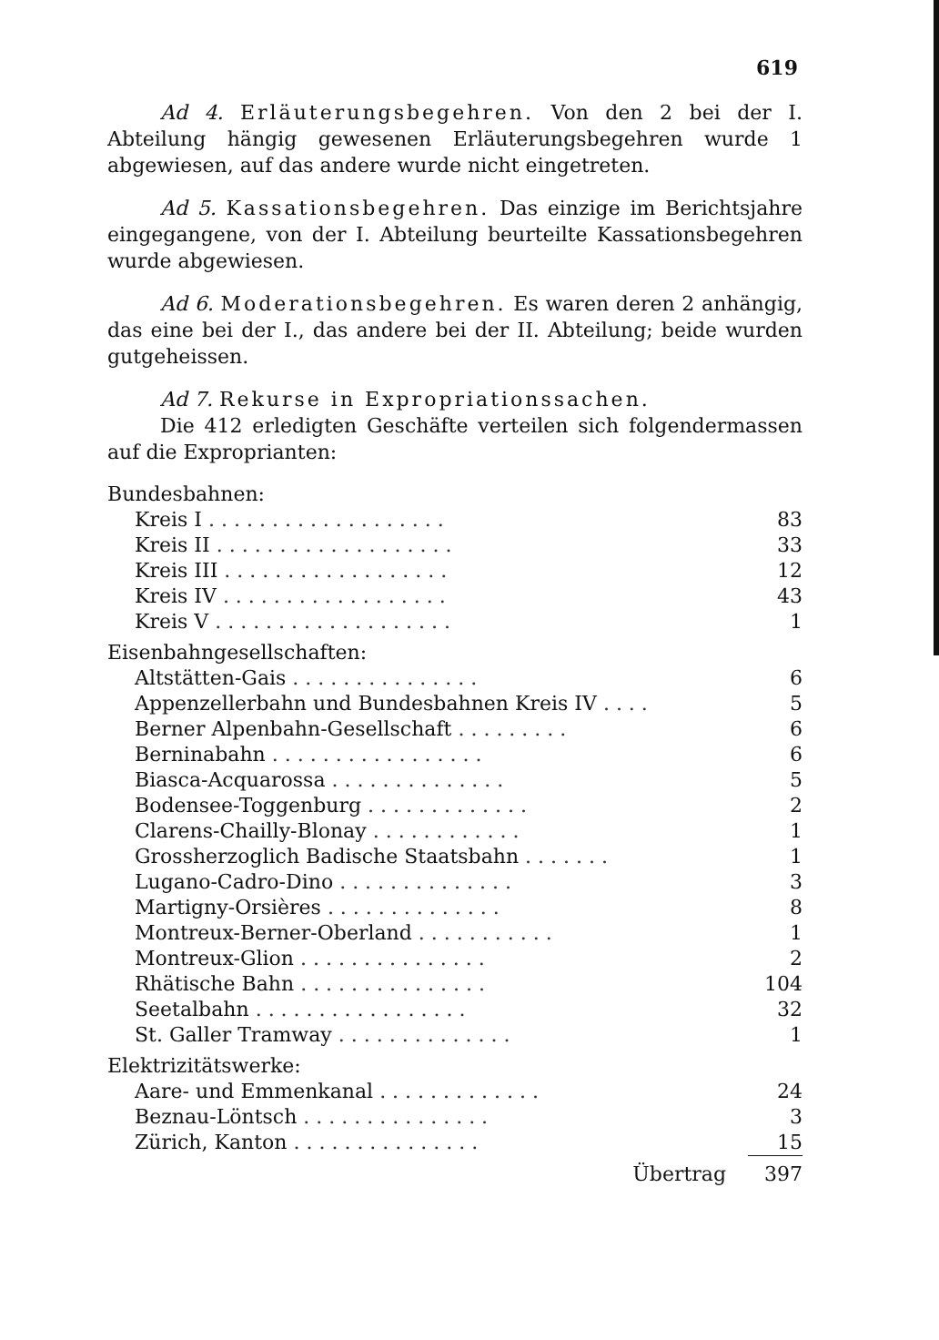619
Ad 4. Erläuterungsbegehren. Von den 2 bei der I. Abteilung hängig gewesenen Erläuterungsbegehren wurde 1 abgewiesen, auf das andere wurde nicht eingetreten.
Ad 5. Kassationsbegehren. Das einzige im Berichtsjahre eingegangene, von der I. Abteilung beurteilte Kassationsbegehren wurde abgewiesen.
Ad 6. Moderationsbegehren. Es waren deren 2 anhängig, das eine bei der I., das andere bei der II. Abteilung; beide wurden gutgeheissen.
Ad 7. Rekurse in Expropriationssachen.
Die 412 erledigten Geschäfte verteilen sich folgendermassen auf die Exproprianten:
| Bundesbahnen: | |
| Kreis I . . . . . . . . . . . . . . . . . . . | 83 |
| Kreis II . . . . . . . . . . . . . . . . . . . | 33 |
| Kreis III . . . . . . . . . . . . . . . . . . | 12 |
| Kreis IV . . . . . . . . . . . . . . . . . . | 43 |
| Kreis V . . . . . . . . . . . . . . . . . . . | 1 |
| Eisenbahngesellschaften: | |
| Altstätten-Gais . . . . . . . . . . . . . . . | 6 |
| Appenzellerbahn und Bundesbahnen Kreis IV . . . . | 5 |
| Berner Alpenbahn-Gesellschaft . . . . . . . . . | 6 |
| Berninabahn . . . . . . . . . . . . . . . . . | 6 |
| Biasca-Acquarossa . . . . . . . . . . . . . . | 5 |
| Bodensee-Toggenburg . . . . . . . . . . . . . | 2 |
| Clarens-Chailly-Blonay . . . . . . . . . . . . | 1 |
| Grossherzoglich Badische Staatsbahn . . . . . . . | 1 |
| Lugano-Cadro-Dino . . . . . . . . . . . . . . | 3 |
| Martigny-Orsières . . . . . . . . . . . . . . | 8 |
| Montreux-Berner-Oberland . . . . . . . . . . . | 1 |
| Montreux-Glion . . . . . . . . . . . . . . . | 2 |
| Rhätische Bahn . . . . . . . . . . . . . . . | 104 |
| Seetalbahn . . . . . . . . . . . . . . . . . | 32 |
| St. Galler Tramway . . . . . . . . . . . . . . | 1 |
| Elektrizitätswerke: | |
| Aare- und Emmenkanal . . . . . . . . . . . . . | 24 |
| Beznau-Löntsch . . . . . . . . . . . . . . . | 3 |
| Zürich, Kanton . . . . . . . . . . . . . . . | 15 |
| Übertrag | 397 |